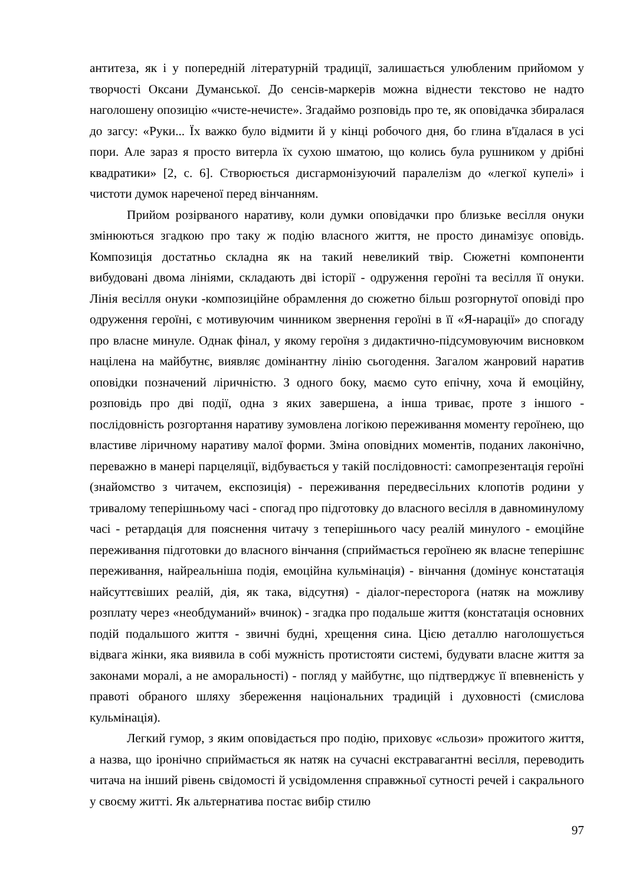антитеза, як і у попередній літературній традиції, залишається улюбленим прийомом у творчості Оксани Думанської. До сенсів-маркерів можна віднести текстово не надто наголошену опозицію «чисте-нечисте». Згадаймо розповідь про те, як оповідачка збиралася до загсу: «Руки... Їх важко було відмити й у кінці робочого дня, бо глина в'їдалася в усі пори. Але зараз я просто витерла їх сухою шматою, що колись була рушником у дрібні квадратики» [2, с. 6]. Створюється дисгармонізуючий паралелізм до «легкої купелі» і чистоти думок нареченої перед вінчанням.
Прийом розірваного наративу, коли думки оповідачки про близьке весілля онуки змінюються згадкою про таку ж подію власного життя, не просто динамізує оповідь. Композиція достатньо складна як на такий невеликий твір. Сюжетні компоненти вибудовані двома лініями, складають дві історії - одруження героїні та весілля її онуки. Лінія весілля онуки -композиційне обрамлення до сюжетно більш розгорнутої оповіді про одруження героїні, є мотивуючим чинником звернення героїні в її «Я-нарації» до спогаду про власне минуле. Однак фінал, у якому героїня з дидактично-підсумовуючим висновком націлена на майбутнє, виявляє домінантну лінію сьогодення. Загалом жанровий наратив оповідки позначений ліричністю. З одного боку, маємо суто епічну, хоча й емоційну, розповідь про дві події, одна з яких завершена, а інша триває, проте з іншого - послідовність розгортання наративу зумовлена логікою переживання моменту героїнею, що властиве ліричному наративу малої форми. Зміна оповідних моментів, поданих лаконічно, переважно в манері парцеляції, відбувається у такій послідовності: самопрезентація героїні (знайомство з читачем, експозиція) - переживання передвесільних клопотів родини у тривалому теперішньому часі - спогад про підготовку до власного весілля в давноминулому часі - ретардація для пояснення читачу з теперішнього часу реалій минулого - емоційне переживання підготовки до власного вінчання (сприймається героїнею як власне теперішнє переживання, найреальніша подія, емоційна кульмінація) - вінчання (домінує констатація найсуттєвіших реалій, дія, як така, відсутня) - діалог-пересторога (натяк на можливу розплату через «необдуманий» вчинок) - згадка про подальше життя (констатація основних подій подальшого життя - звичні будні, хрещення сина. Цією деталлю наголошується відвага жінки, яка виявила в собі мужність протистояти системі, будувати власне життя за законами моралі, а не аморальності) - погляд у майбутнє, що підтверджує її впевненість у правоті обраного шляху збереження національних традицій і духовності (смислова кульмінація).
Легкий гумор, з яким оповідається про подію, приховує «сльози» прожитого життя, а назва, що іронічно сприймається як натяк на сучасні екстравагантні весілля, переводить читача на інший рівень свідомості й усвідомлення справжньої сутності речей і сакрального у своєму житті. Як альтернатива постає вибір стилю
97